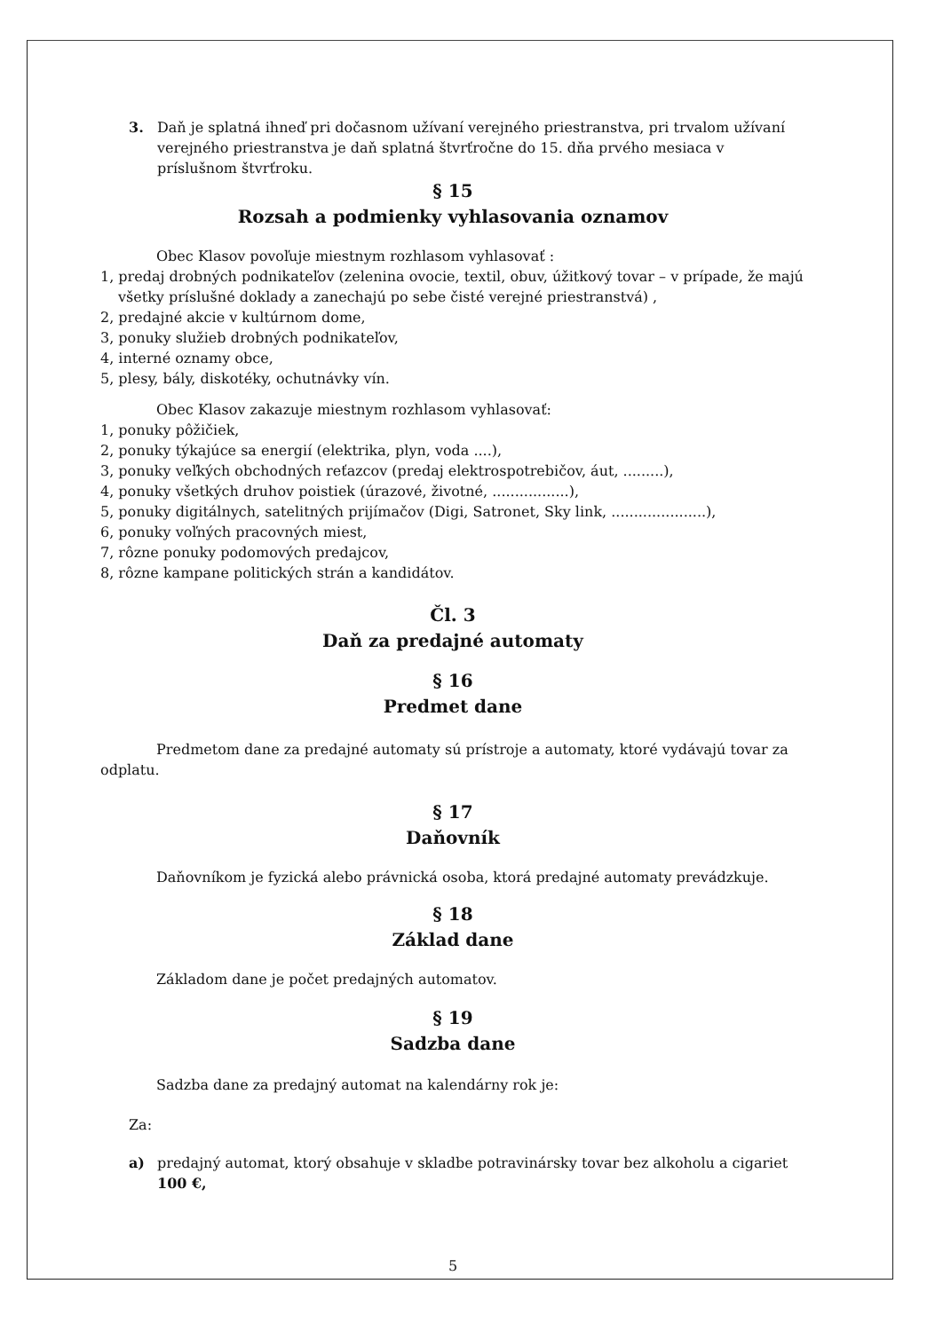3. Daň je splatná ihneď pri dočasnom užívaní verejného priestranstva, pri trvalom užívaní verejného priestranstva je daň splatná štvrťročne do 15. dňa prvého mesiaca v príslušnom štvrťroku.
§ 15
Rozsah a podmienky vyhlasovania oznamov
Obec Klasov povoľuje miestnym rozhlasom vyhlasovať :
1, predaj drobných podnikateľov (zelenina ovocie, textil, obuv, úžitkový tovar – v prípade, že majú všetky príslušné doklady a zanechajú po sebe čisté verejné priestranstvá) ,
2, predajné akcie v kultúrnom dome,
3, ponuky služieb drobných podnikateľov,
4, interné oznamy obce,
5, plesy, bály, diskotéky, ochutnávky vín.
Obec Klasov zakazuje miestnym rozhlasom vyhlasovať:
1, ponuky pôžičiek,
2, ponuky týkajúce sa energií (elektrika, plyn, voda ....),
3, ponuky veľkých obchodných reťazcov (predaj elektrospotrebičov, áut, .........),
4, ponuky všetkých druhov poistiek (úrazové, životné, .................),
5, ponuky digitálnych, satelitných prijímačov (Digi, Satronet, Sky link, .....................),
6, ponuky voľných pracovných miest,
7, rôzne ponuky podomových predajcov,
8, rôzne kampane politických strán a kandidátov.
Čl. 3
Daň za predajné automaty
§ 16
Predmet dane
Predmetom dane za predajné automaty sú prístroje a automaty, ktoré vydávajú tovar za odplatu.
§ 17
Daňovník
Daňovníkom je fyzická alebo právnická osoba, ktorá predajné automaty prevádzkuje.
§ 18
Základ dane
Základom dane je počet predajných automatov.
§ 19
Sadzba dane
Sadzba dane za predajný automat na kalendárny rok je:
Za:
a) predajný automat, ktorý obsahuje v skladbe potravinársky tovar bez alkoholu a cigariet 100 €,
5